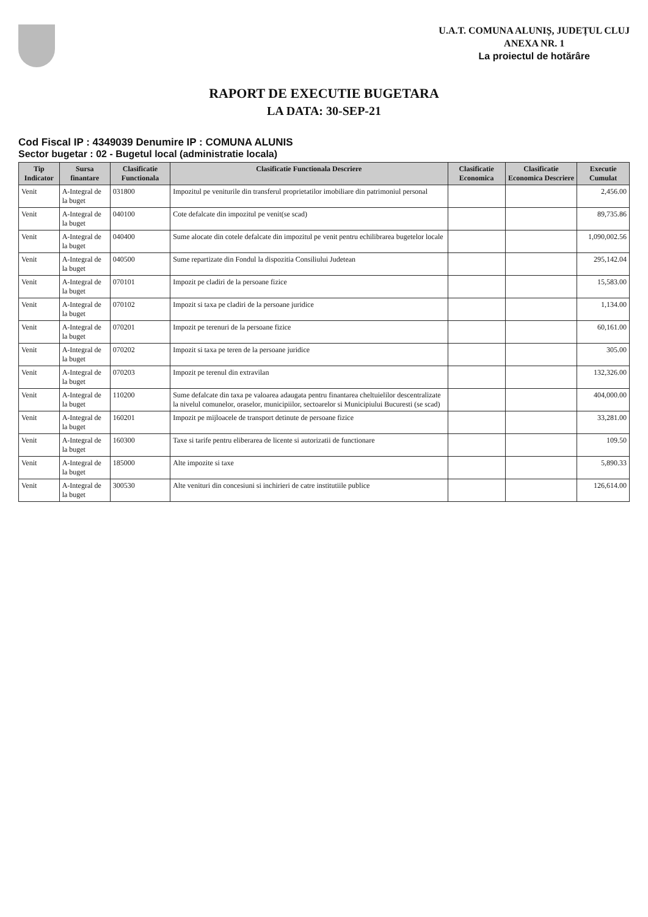U.A.T. COMUNA ALUNIȘ, JUDEȚUL CLUJ
ANEXA NR. 1
La proiectul de hotărâre
RAPORT DE EXECUTIE BUGETARA
LA DATA: 30-SEP-21
Cod Fiscal IP : 4349039 Denumire IP : COMUNA ALUNIS
Sector bugetar : 02 - Bugetul local (administratie locala)
| Tip Indicator | Sursa finantare | Clasificatie Functionala | Clasificatie Functionala Descriere | Clasificatie Economica | Clasificatie Economica Descriere | Executie Cumulat |
| --- | --- | --- | --- | --- | --- | --- |
| Venit | A-Integral de la buget | 031800 | Impozitul pe veniturile din transferul proprietatilor imobiliare din patrimoniul personal | | | 2,456.00 |
| Venit | A-Integral de la buget | 040100 | Cote defalcate din impozitul pe venit(se scad) | | | 89,735.86 |
| Venit | A-Integral de la buget | 040400 | Sume alocate din cotele defalcate din impozitul pe venit pentru echilibrarea bugetelor locale | | | 1,090,002.56 |
| Venit | A-Integral de la buget | 040500 | Sume repartizate din Fondul la dispozitia Consiliului Judetean | | | 295,142.04 |
| Venit | A-Integral de la buget | 070101 | Impozit pe cladiri de la persoane fizice | | | 15,583.00 |
| Venit | A-Integral de la buget | 070102 | Impozit si taxa pe cladiri de la persoane juridice | | | 1,134.00 |
| Venit | A-Integral de la buget | 070201 | Impozit pe terenuri de la persoane fizice | | | 60,161.00 |
| Venit | A-Integral de la buget | 070202 | Impozit si taxa pe teren de la persoane juridice | | | 305.00 |
| Venit | A-Integral de la buget | 070203 | Impozit pe terenul din extravilan | | | 132,326.00 |
| Venit | A-Integral de la buget | 110200 | Sume defalcate din taxa pe valoarea adaugata pentru finantarea cheltuielilor descentralizate la nivelul comunelor, oraselor, municipiilor, sectoarelor si Municipiului Bucuresti (se scad) | | | 404,000.00 |
| Venit | A-Integral de la buget | 160201 | Impozit pe mijloacele de transport detinute de persoane fizice | | | 33,281.00 |
| Venit | A-Integral de la buget | 160300 | Taxe si tarife pentru eliberarea de licente si autorizatii de functionare | | | 109.50 |
| Venit | A-Integral de la buget | 185000 | Alte impozite si taxe | | | 5,890.33 |
| Venit | A-Integral de la buget | 300530 | Alte venituri din concesiuni si inchirieri de catre institutiile publice | | | 126,614.00 |